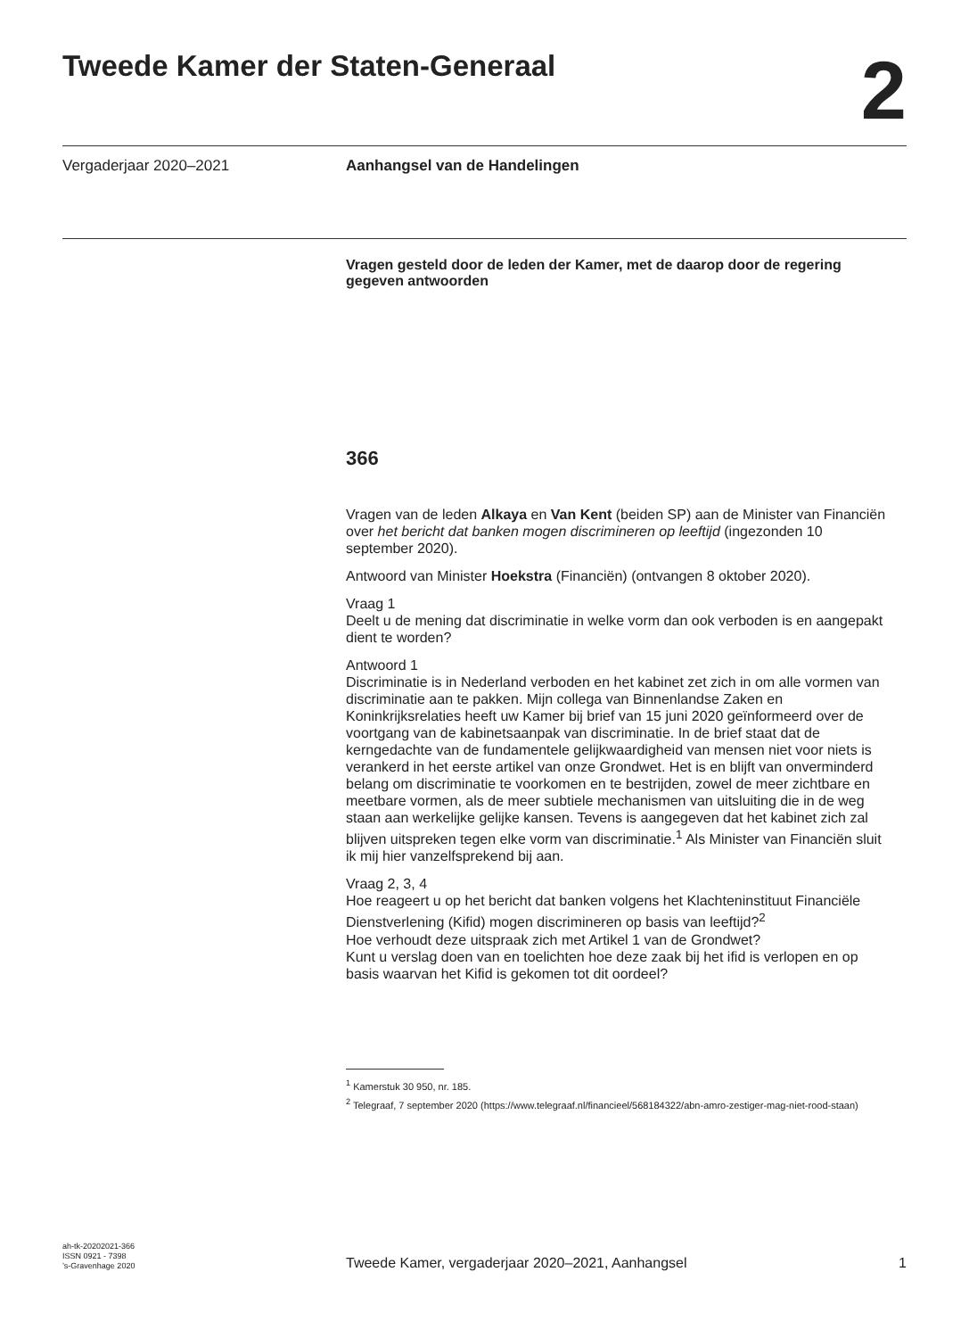Tweede Kamer der Staten-Generaal
2
Vergaderjaar 2020–2021
Aanhangsel van de Handelingen
Vragen gesteld door de leden der Kamer, met de daarop door de regering gegeven antwoorden
366
Vragen van de leden Alkaya en Van Kent (beiden SP) aan de Minister van Financiën over het bericht dat banken mogen discrimineren op leeftijd (ingezonden 10 september 2020).
Antwoord van Minister Hoekstra (Financiën) (ontvangen 8 oktober 2020).
Vraag 1
Deelt u de mening dat discriminatie in welke vorm dan ook verboden is en aangepakt dient te worden?
Antwoord 1
Discriminatie is in Nederland verboden en het kabinet zet zich in om alle vormen van discriminatie aan te pakken. Mijn collega van Binnenlandse Zaken en Koninkrijksrelaties heeft uw Kamer bij brief van 15 juni 2020 geïnformeerd over de voortgang van de kabinetsaanpak van discriminatie. In de brief staat dat de kerngedachte van de fundamentele gelijkwaardigheid van mensen niet voor niets is verankerd in het eerste artikel van onze Grondwet. Het is en blijft van onverminderd belang om discriminatie te voorkomen en te bestrijden, zowel de meer zichtbare en meetbare vormen, als de meer subtiele mechanismen van uitsluiting die in de weg staan aan werkelijke gelijke kansen. Tevens is aangegeven dat het kabinet zich zal blijven uitspreken tegen elke vorm van discriminatie.<sup>1</sup> Als Minister van Financiën sluit ik mij hier vanzelfsprekend bij aan.
Vraag 2, 3, 4
Hoe reageert u op het bericht dat banken volgens het Klachteninstituut Financiële Dienstverlening (Kifid) mogen discrimineren op basis van leeftijd?<sup>2</sup>
Hoe verhoudt deze uitspraak zich met Artikel 1 van de Grondwet?
Kunt u verslag doen van en toelichten hoe deze zaak bij het ifid is verlopen en op basis waarvan het Kifid is gekomen tot dit oordeel?
<sup>1</sup> Kamerstuk 30 950, nr. 185.
<sup>2</sup> Telegraaf, 7 september 2020 (https://www.telegraaf.nl/financieel/568184322/abn-amro-zestiger-mag-niet-rood-staan)
ah-tk-20202021-366
ISSN 0921 - 7398
’s-Gravenhage 2020
Tweede Kamer, vergaderjaar 2020–2021, Aanhangsel
1